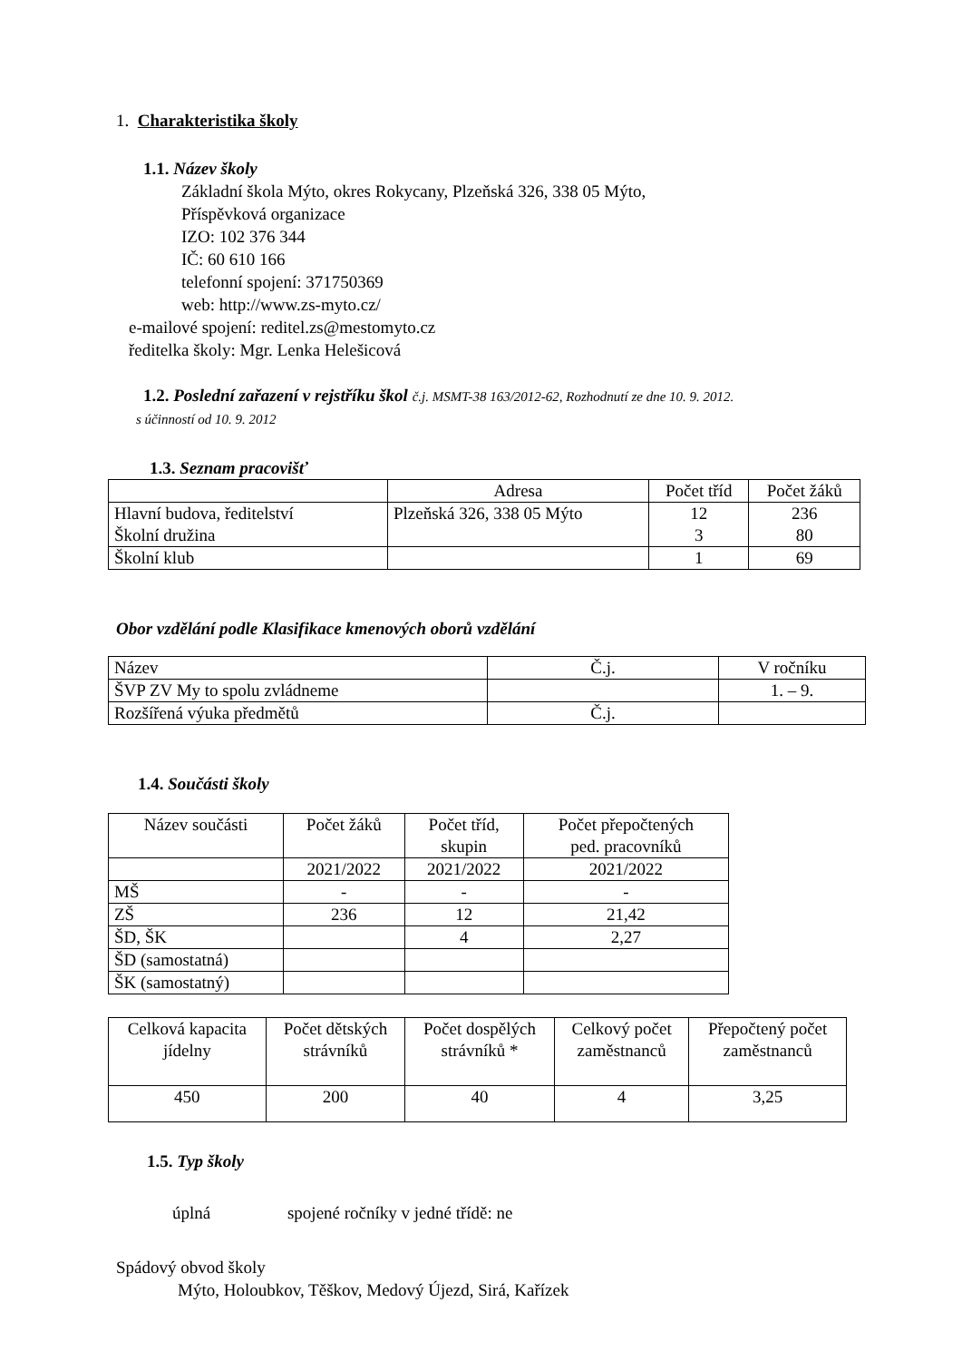1. Charakteristika školy
1.1. Název školy
Základní škola Mýto, okres Rokycany, Plzeňská 326, 338 05 Mýto,
Příspěvková organizace
IZO: 102 376 344
IČ: 60 610 166
telefonní spojení: 371750369
web: http://www.zs-myto.cz/
e-mailové spojení: reditel.zs@mestomyto.cz
ředitelka školy: Mgr. Lenka Helešicová
1.2. Poslední zařazení v rejstříku škol č.j. MSMT-38 163/2012-62, Rozhodnutí ze dne 10. 9. 2012.
s účinností od 10. 9. 2012
1.3. Seznam pracovišť
| | Adresa | Počet tříd | Počet žáků |
| Hlavní budova, ředitelství Školní družina | Plzeňská 326, 338 05 Mýto | 12 3 | 236 80 |
| Školní klub | | 1 | 69 |
Obor vzdělání podle Klasifikace kmenových oborů vzdělání
| Název | Č.j. | V ročníku |
| ŠVP ZV My to spolu zvládneme | | 1. – 9. |
| Rozšířená výuka předmětů | Č.j. | |
1.4. Součásti školy
| Název součásti | Počet žáků | Počet tříd, skupin | Počet přepočtených ped. pracovníků |
| | 2021/2022 | 2021/2022 | 2021/2022 |
| MŠ | - | - | - |
| ZŠ | 236 | 12 | 21,42 |
| ŠD, ŠK | | 4 | 2,27 |
| ŠD (samostatná) | | | |
| ŠK (samostatný) | | | |
| Celková kapacita jídelny | Počet dětských strávníků | Počet dospělých strávníků * | Celkový počet zaměstnanců | Přepočtený počet zaměstnanců |
| 450 | 200 | 40 | 4 | 3,25 |
1.5. Typ školy
úplná spojené ročníky v jedné třídě: ne
Spádový obvod školy
Mýto, Holoubkov, Těškov, Medový Újezd, Sirá, Kařízek